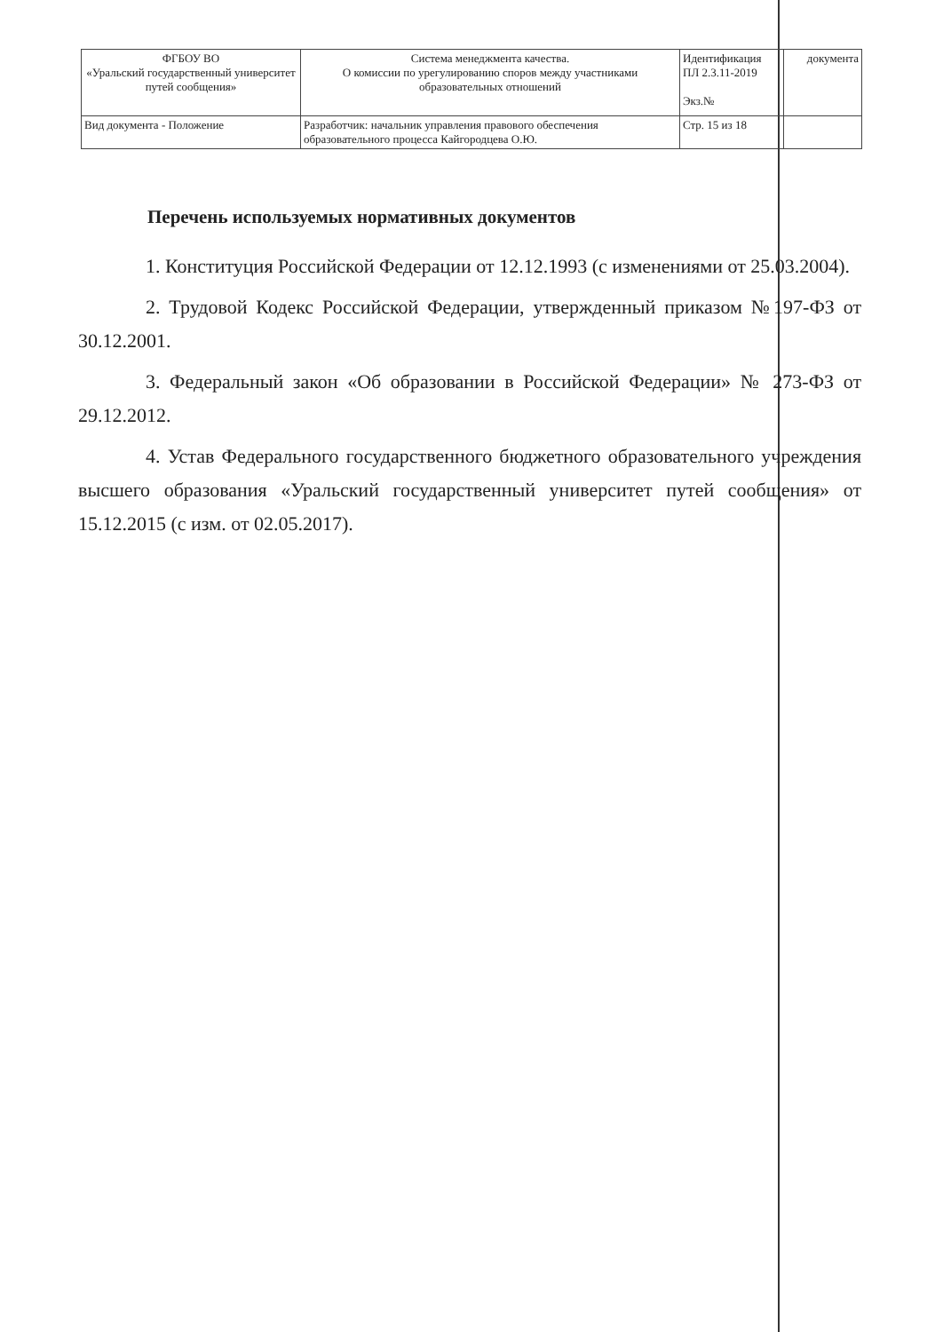| ФГБОУ ВО «Уральский государственный университет путей сообщения» | Система менеджмента качества. О комиссии по урегулированию споров между участниками образовательных отношений | Идентификация ПЛ 2.3.11-2019 Экз.№ | документа |
| Вид документа - Положение | Разработчик: начальник управления правового обеспечения образовательного процесса Кайгородцева О.Ю. | Стр. 15 из 18 | |
Перечень используемых нормативных документов
1. Конституция Российской Федерации от 12.12.1993 (с изменениями от 25.03.2004).
2. Трудовой Кодекс Российской Федерации, утвержденный приказом №197-ФЗ от 30.12.2001.
3. Федеральный закон «Об образовании в Российской Федерации» № 273-ФЗ от 29.12.2012.
4. Устав Федерального государственного бюджетного образовательного учреждения высшего образования «Уральский государственный университет путей сообщения» от 15.12.2015 (с изм. от 02.05.2017).